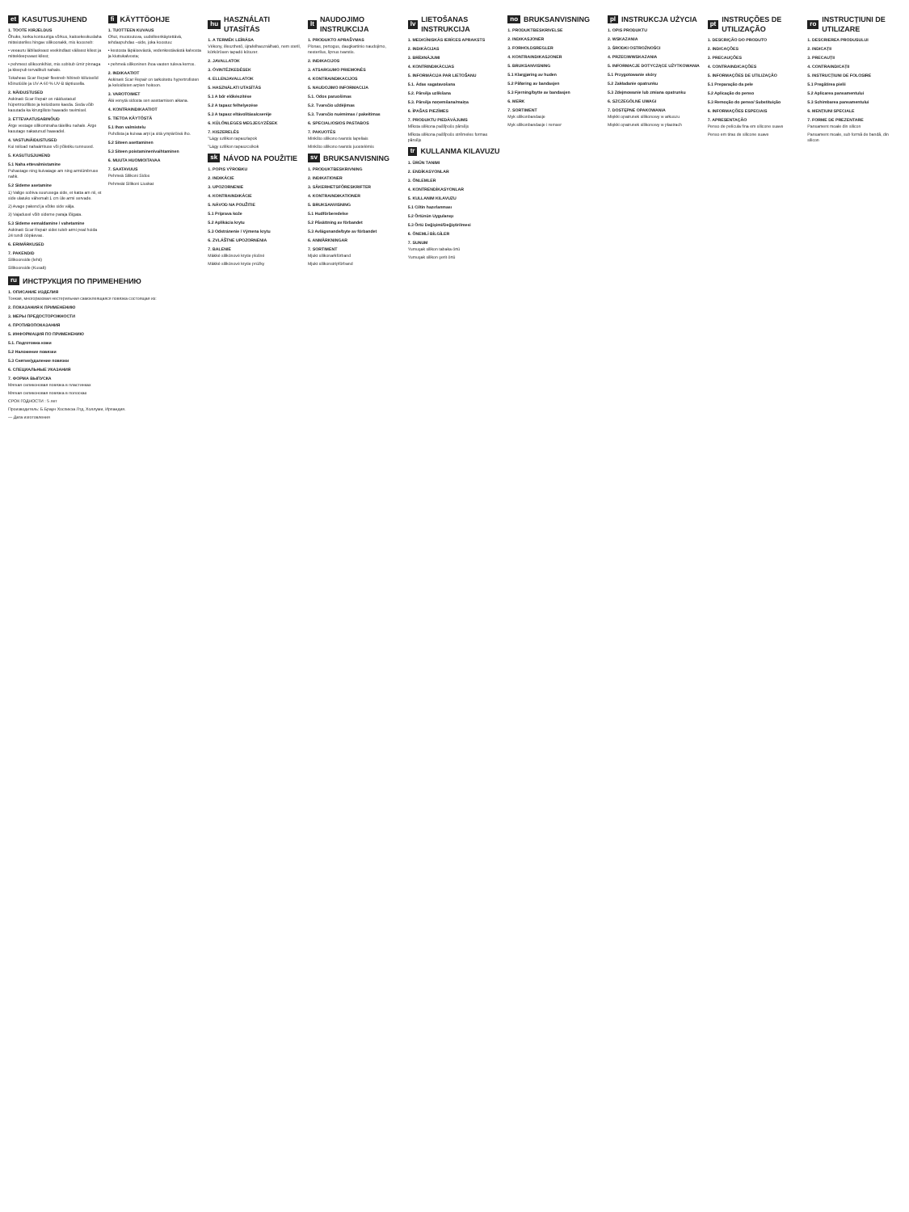et KASUTUSJUHEND
1. TOOTE KIRJELDUS
Õhuke, kerka kontuuriga võrkus, kaitsekeskuslaha mitteisteriles hingav silikoonakk, mis koosneb:
• veeauru läbilaskvast veekindlast välisest kilest ja mittekleepuvast kilest;
• pehmest silikoonkihist, mis sobitub ümir pinnaga ja kleepub tervalikult nahale.
Tokaheas Scar Repair fleetneb hibineb kiilutselid kõinutüüle ja UV-A 60 % UV-B täptiusella.
2. NÄIDUSTUSED
Askina® Scar Repair on näidustatud hüpertroofiliste ja keloidsete kaeda. Seda võib kasutada ka kirurgiliste haavade ravimisel.
3. ETTEVAATUSABINÕUD
Ärge vestage silikomtnaha täieliku nahale. Ärge kasutage nakatunud haavadel.
4. VASTUNÄIDUSTUSED
Kui teiload nahaärrituse või põletiku tunnused.
5. KASUTUSJUHEND
5.1 Naha ettevalmistamine
Puhastage ning kuivatage am ning armiümbruse nahk.
5.2 Sideme asetamine
1) Valige sobiva suurusega side, et katta am nii, et side ulatuks vähemalt 1 cm üle armi servade.
2) Avage pakend ja võtke side välja.
3) Vajadusel võib sideme paraja lõigata.
5.3 Sideme eemaldamine / vahetamine
Askina® Scar Repair sidet tuleb armi peal hoida 24 tundi ööpäevas.
6. ERIMÄRKUSED
7. PAKENDID
Silikoonside (lehti)
Silikoonside (Kusalt)
fi KÄYTTÖOHJE
1. TUOTTEEN KUVAUS
Ohut, muotoutuva, uudelleenkäytettävä, tehdaspuhdas –side, joka koostuu:
• kestosta läpäisevästä, vedenkestävästä kalvosta ja kiuttukalvosta;
• pehmeä silikoninen ihoa vasten tuleva kerros.
2. INDIKAATIOT
Askina® Scar Repair on tarkoitettu hypertrofisten ja keloidisten arpien hoitoon.
3. VAROTOIMET
Älä venytä sidosta sen asettamisen aikana.
4. KONTRAINDIKAATIOT
5. TIETOA KÄYTÖSTÄ
5.1 Ihon valmistelu
Puhdista ja kuivaa arpi ja sitä ympäröivä iho.
5.2 Siteen asettaminen
5.3 Siteen poistaminen/vaihtaminen
6. MUUTA HUOMIOITAVAA
7. SAATAVUUS
Pehmeä Silikoni Sidos
Pehmeät Silikoni Liuskat
hu HASZNÁLATI UTASÍTÁS
1. A TERMÉK LEÍRÁSA
Vékony, illeszthető, újrafelhasználható, nem steril, körkörösen tapadó kötszer.
2. JAVALLATOK
3. ÓVINTÉZKEDÉSEK
4. ELLENJAVALLATOK
5. HASZNÁLATI UTASÍTÁS
5.1 A bőr előkészítése
5.2 A tapasz felhelyezése
5.3 A tapasz eltávolítása/cseréje
6. KÜLÖNLEGES MEGJEGYZÉSEK
7. KISZERELÉS
"Lágy szilikon tapaszlapok
"Lágy szilikon tapaszcsíkok
sk NÁVOD NA POUŽITIE
1. POPIS VÝROBKU
2. INDIKÁCIE
3. UPOZORNENIE
4. KONTRAINDIKÁCIE
5. NÁVOD NA POUŽITIE
5.1 Príprava kože
5.2 Aplikácia krytu
5.3 Odstránenie / Výmena krytu
6. ZVLÁŠTNE UPOZORNENIA
7. BALENIE
Mäkké silikónové krytie plošné
Mäkké silikónové krytie prúžky
lt NAUDOJIMO INSTRUKCIJA
1. PRODUKTO APRAŠYMAS
Plonas, pertogus, daugkartinio naudojimo, nesterilus, lipnus tvarstis.
2. INDIKACIJOS
3. ATSARGUMO PRIEMONĖS
4. KONTRAINDIKACIJOS
5. NAUDOJIMO INFORMACIJA
5.1. Odos paruošimas
5.2. Tvarsčio uždėjimas
5.3. Tvarsčio nuėmimas / pakeitimas
6. SPECIALIOSIOS PASTABOS
7. PAKUOTĖS
Minkšto silikono tvarstis lapeliais
Minkšto silikono tvarstis juostelėmis
sv BRUKSANVISNING
1. PRODUKTBESKRIVNING
2. INDIKATIONER
3. SÄKERHETSFÖRESKRIFTER
4. KONTRAINDIKATIONER
5. BRUKSANVISNING
5.1 Hudförberedelse
5.2 Påsättning av förbandet
5.3 Avlägsnande/byte av förbandet
6. ANMÄRKNINGAR
7. SORTIMENT
Mjukt silikonarkförband
Mjukt silikonstripförband
lv LIETOŠANAS INSTRUKCIJA
1. MEDICĪNISKĀS IERĪCES APRAKSTS
2. INDIKĀCIJAS
3. BRĪDINĀJUMI
4. KONTRINDIKĀCIJAS
5. INFORMĀCIJA PAR LIETOŠANU
5.1. Ādas sagatavošana
5.2. Pārsēja uzlikšana
5.3. Pārsēja noņemšana/maiņa
6. ĪPAŠAS PIEZĪMES
7. PRODUKTU PIEDĀVĀJUMS
Mīksta silikona pašlīpošs pārsējs
Mīksta silikona pašlīpošs strēmeles formas pārsējs
tr KULLANMA KILAVUZU
1. ÜRÜN TANIMI
2. ENDİKASYONLAR
3. ÖNLEMLER
4. KONTRENDİKASYONLAR
5. KULLANIM KILAVUZU
5.1 Ciltin hazırlanması
5.2 Örtünün Uygulanışı
5.3 Örtü Değişimi/Değiştirilmesi
6. ÖNEMLİ BİLGİLER
7. SUNUM
Yumuşak silikon tabaka örtü
Yumuşak silikon şerit örtü
no BRUKSANVISNING
1. PRODUKTBESKRIVELSE
2. INDIKASJONER
3. FORHOLDSREGLER
4. KONTRAINDIKASJONER
5. BRUKSANVISNING
5.1 Klargjøring av huden
5.2 Påføring av bandasjen
5.3 Fjerning/bytte av bandasjen
6. MERK
7. SORTIMENT
Myk silikonbandasje
Myk silikonbandasje i remser
pl INSTRUKCJA UŻYCIA
1. OPIS PRODUKTU
2. WSKAZANIA
3. ŚRODKI OSTROŻNOŚCI
4. PRZECIWWSKAZANIA
5. INFORMACJE DOTYCZĄCE UŻYTKOWANIA
5.1 Przygotowanie skóry
5.2 Zakładanie opatrunku
5.3 Zdejmowanie lub zmiana opatrunku
6. SZCZEGÓLNE UWAGI
7. DOSTĘPNE OPAKOWANIA
Miękki opatrunek silikonowy w arkuszu
Miękki opatrunek silikonowy w plastrach
pt INSTRUÇÕES DE UTILIZAÇÃO
1. DESCRIÇÃO DO PRODUTO
2. INDICAÇÕES
3. PRECAUÇÕES
4. CONTRAINDICAÇÕES
5. INFORMAÇÕES DE UTILIZAÇÃO
5.1 Preparação da pele
5.2 Aplicação do penso
5.3 Remoção do penso/ Substituição
6. INFORMAÇÕES ESPECIAIS
7. APRESENTAÇÃO
Penso de película fina em silicone suave
Penso em tiras de silicone suave
ro INSTRUCȚIUNI DE UTILIZARE
1. DESCRIEREA PRODUSULUI
2. INDICAȚII
3. PRECAUȚII
4. CONTRAINDICAȚII
5. INSTRUCȚIUNI DE FOLOSIRE
5.1 Pregătirea pielii
5.2 Aplicarea pansamentului
5.3 Schimbarea pansamentului
6. MENȚIUNI SPECIALE
7. FORME DE PREZENTARE
Pansament moale din silicon
Pansament moale, sub formă de bandă, din silicon
ru ИНСТРУКЦИЯ ПО ПРИМЕНЕНИЮ
1. ОПИСАНИЕ ИЗДЕЛИЯ
Тонкая, многоразовая нестерильная самоклеящаяся повязка состоящая из:
2. ПОКАЗАНИЯ К ПРИМЕНЕНИЮ
3. МЕРЫ ПРЕДОСТОРОЖНОСТИ
4. ПРОТИВОПОКАЗАНИЯ
5. ИНФОРМАЦИЯ ПО ПРИМЕНЕНИЮ
5.1. Подготовка кожи
5.2 Наложение повязки
5.3 Снятие/удаление повязки
6. СПЕЦИАЛЬНЫЕ УКАЗАНИЯ
7. ФОРМА ВЫПУСКА
Мягкая силиконовая повязка в пластинках
Мягкая силиконовая повязка в полосках
СРОК ГОДНОСТИ : 5 лет
Производитель: Б.Браун Хоспикэа Лтд, Холлуми, Ирландия.
— Дата изготовления